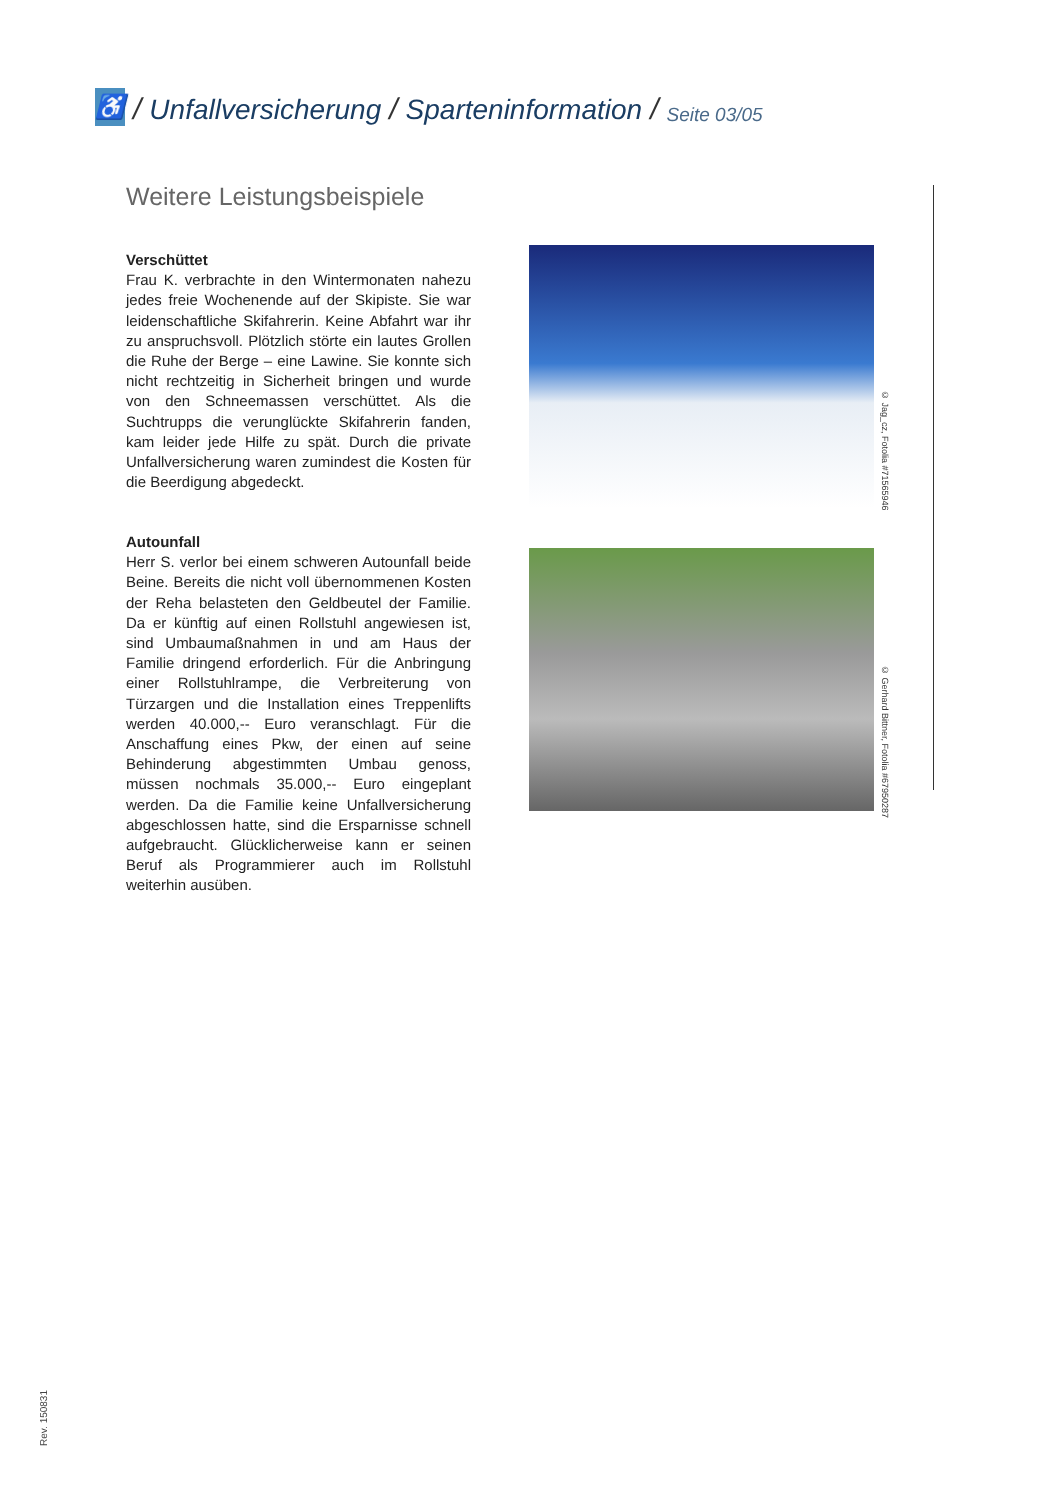♿
/ Unfallversicherung / Sparteninformation / Seite 03/05
Weitere Leistungsbeispiele
Verschüttet
Frau K. verbrachte in den Wintermonaten nahezu jedes freie Wochenende auf der Skipiste. Sie war leidenschaftliche Skifahrerin. Keine Abfahrt war ihr zu anspruchsvoll. Plötzlich störte ein lautes Grollen die Ruhe der Berge – eine Lawine. Sie konnte sich nicht rechtzeitig in Sicherheit bringen und wurde von den Schneemassen verschüttet. Als die Suchtrupps die verunglückte Skifahrerin fanden, kam leider jede Hilfe zu spät. Durch die private Unfallversicherung waren zumindest die Kosten für die Beerdigung abgedeckt.
© Jag_cz, Fotolia #71565946
Autounfall
Herr S. verlor bei einem schweren Autounfall beide Beine. Bereits die nicht voll übernommenen Kosten der Reha belasteten den Geldbeutel der Familie. Da er künftig auf einen Rollstuhl angewiesen ist, sind Umbaumaßnahmen in und am Haus der Familie dringend erforderlich. Für die Anbringung einer Rollstuhlrampe, die Verbreiterung von Türzargen und die Installation eines Treppenlifts werden 40.000,-- Euro veranschlagt. Für die Anschaffung eines Pkw, der einen auf seine Behinderung abgestimmten Umbau genoss, müssen nochmals 35.000,-- Euro eingeplant werden. Da die Familie keine Unfallversicherung abgeschlossen hatte, sind die Ersparnisse schnell aufgebraucht. Glücklicherweise kann er seinen Beruf als Programmierer auch im Rollstuhl weiterhin ausüben.
© Gerhard Bittner, Fotolia #67950287
Rev. 150831